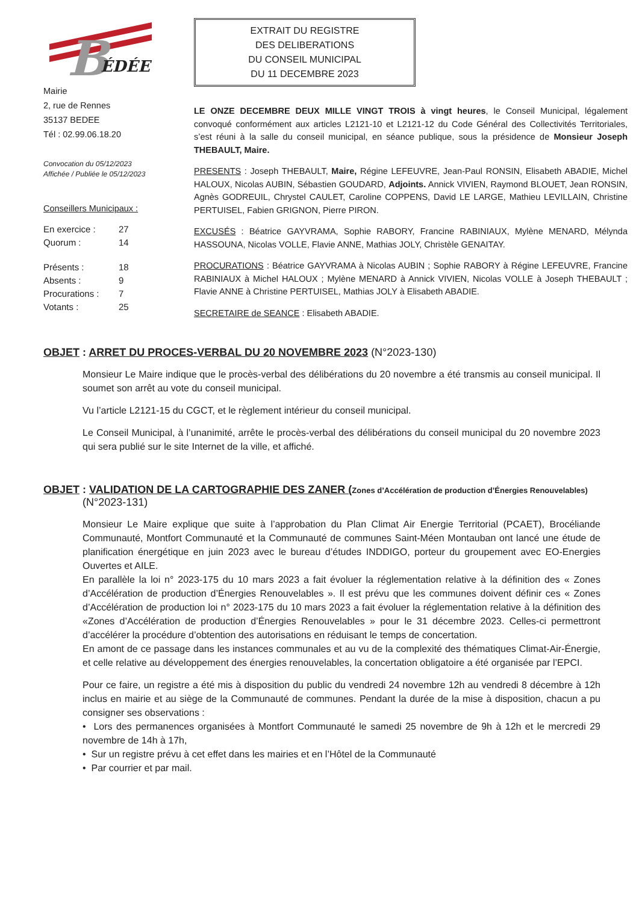B ÉDÉE
Mairie
2, rue de Rennes
35137 BEDEE
Tél : 02.99.06.18.20
Convocation du 05/12/2023
Affichée / Publiée le 05/12/2023
Conseillers Municipaux :
| En exercice : | 27 |
| Quorum : | 14 |
| Présents : | 18 |
| Absents : | 9 |
| Procurations : | 7 |
| Votants : | 25 |
EXTRAIT DU REGISTRE
DES DELIBERATIONS
DU CONSEIL MUNICIPAL
DU 11 DECEMBRE 2023
LE ONZE DECEMBRE DEUX MILLE VINGT TROIS à vingt heures, le Conseil Municipal, légalement convoqué conformément aux articles L2121-10 et L2121-12 du Code Général des Collectivités Territoriales, s’est réuni à la salle du conseil municipal, en séance publique, sous la présidence de Monsieur Joseph THEBAULT, Maire.
PRESENTS : Joseph THEBAULT, Maire, Régine LEFEUVRE, Jean-Paul RONSIN, Elisabeth ABADIE, Michel HALOUX, Nicolas AUBIN, Sébastien GOUDARD, Adjoints. Annick VIVIEN, Raymond BLOUET, Jean RONSIN, Agnès GODREUIL, Chrystel CAULET, Caroline COPPENS, David LE LARGE, Mathieu LEVILLAIN, Christine PERTUISEL, Fabien GRIGNON, Pierre PIRON.
EXCUSÉS : Béatrice GAYVRAMA, Sophie RABORY, Francine RABINIAUX, Mylène MENARD, Mélynda HASSOUNA, Nicolas VOLLE, Flavie ANNE, Mathias JOLY, Christèle GENAITAY.
PROCURATIONS : Béatrice GAYVRAMA à Nicolas AUBIN ; Sophie RABORY à Régine LEFEUVRE, Francine RABINIAUX à Michel HALOUX ; Mylène MENARD à Annick VIVIEN, Nicolas VOLLE à Joseph THEBAULT ; Flavie ANNE à Christine PERTUISEL, Mathias JOLY à Elisabeth ABADIE.
SECRETAIRE de SEANCE : Elisabeth ABADIE.
OBJET : ARRET DU PROCES-VERBAL DU 20 NOVEMBRE 2023 (N°2023-130)
Monsieur Le Maire indique que le procès-verbal des délibérations du 20 novembre a été transmis au conseil municipal. Il soumet son arrêt au vote du conseil municipal.
Vu l’article L2121-15 du CGCT, et le règlement intérieur du conseil municipal.
Le Conseil Municipal, à l’unanimité, arrête le procès-verbal des délibérations du conseil municipal du 20 novembre 2023 qui sera publié sur le site Internet de la ville, et affiché.
OBJET : VALIDATION DE LA CARTOGRAPHIE DES ZANER (Zones d’Accélération de production d’Énergies Renouvelables)
(N°2023-131)
Monsieur Le Maire explique que suite à l’approbation du Plan Climat Air Energie Territorial (PCAET), Brocéliande Communauté, Montfort Communauté et la Communauté de communes Saint-Méen Montauban ont lancé une étude de planification énergétique en juin 2023 avec le bureau d’études INDDIGO, porteur du groupement avec EO-Energies Ouvertes et AILE.
En parallèle la loi n° 2023-175 du 10 mars 2023 a fait évoluer la réglementation relative à la définition des « Zones d’Accélération de production d’Énergies Renouvelables ». Il est prévu que les communes doivent définir ces « Zones d’Accélération de production loi n° 2023-175 du 10 mars 2023 a fait évoluer la réglementation relative à la définition des «Zones d’Accélération de production d’Énergies Renouvelables » pour le 31 décembre 2023. Celles-ci permettront d’accélérer la procédure d’obtention des autorisations en réduisant le temps de concertation.
En amont de ce passage dans les instances communales et au vu de la complexité des thématiques Climat-Air-Énergie, et celle relative au développement des énergies renouvelables, la concertation obligatoire a été organisée par l’EPCI.
Pour ce faire, un registre a été mis à disposition du public du vendredi 24 novembre 12h au vendredi 8 décembre à 12h inclus en mairie et au siège de la Communauté de communes. Pendant la durée de la mise à disposition, chacun a pu consigner ses observations :
• Lors des permanences organisées à Montfort Communauté le samedi 25 novembre de 9h à 12h et le mercredi 29 novembre de 14h à 17h,
• Sur un registre prévu à cet effet dans les mairies et en l’Hôtel de la Communauté
• Par courrier et par mail.